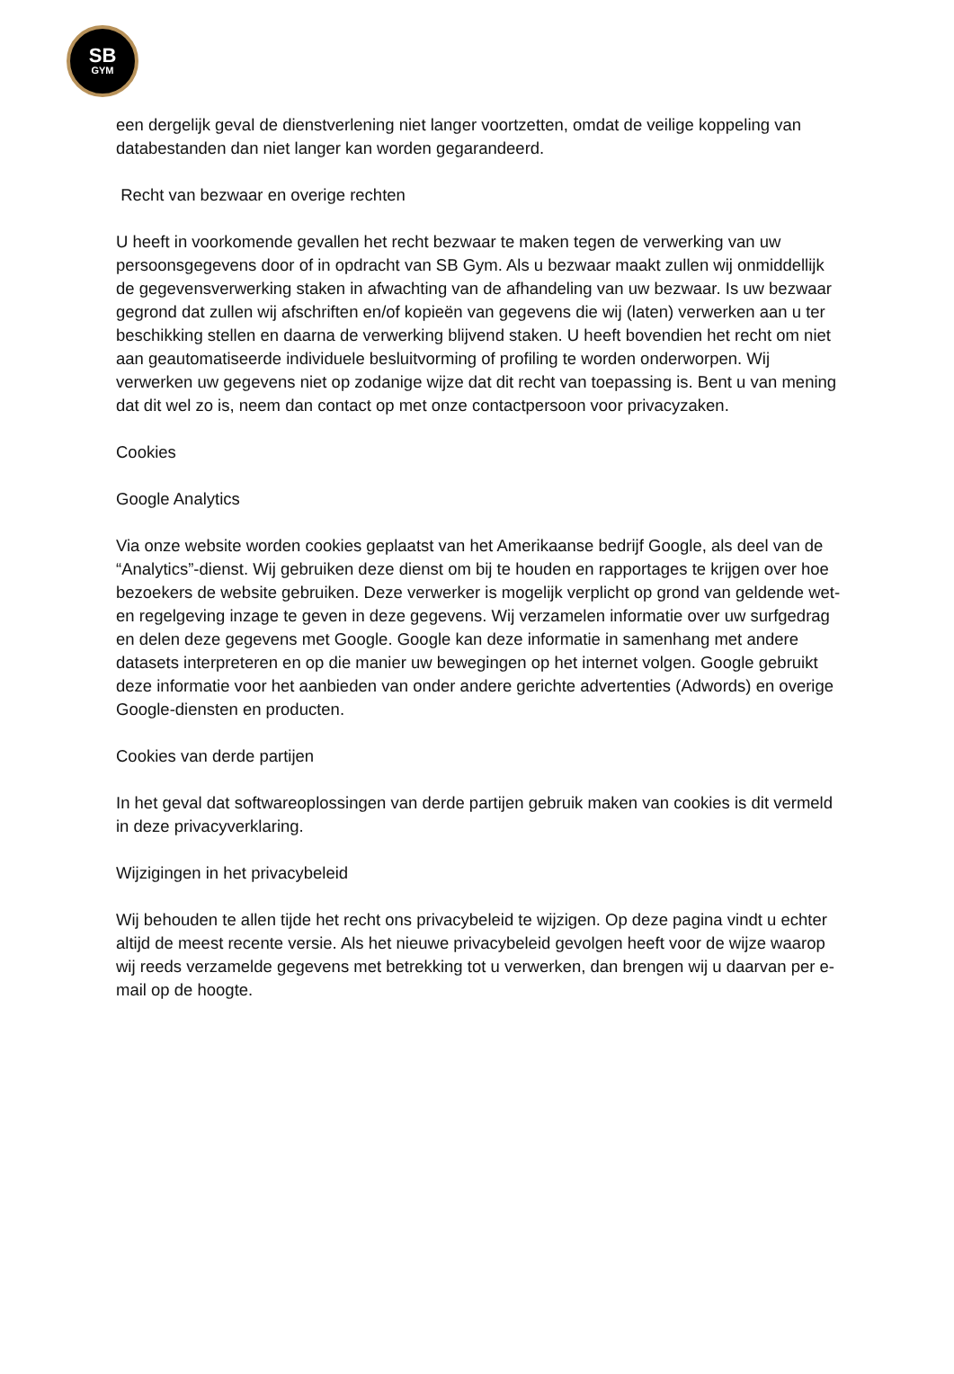SB
GYM
een dergelijk geval de dienstverlening niet langer voortzetten, omdat de veilige koppeling van databestanden dan niet langer kan worden gegarandeerd.
Recht van bezwaar en overige rechten
U heeft in voorkomende gevallen het recht bezwaar te maken tegen de verwerking van uw persoonsgegevens door of in opdracht van SB Gym. Als u bezwaar maakt zullen wij onmiddellijk de gegevensverwerking staken in afwachting van de afhandeling van uw bezwaar. Is uw bezwaar gegrond dat zullen wij afschriften en/of kopieën van gegevens die wij (laten) verwerken aan u ter beschikking stellen en daarna de verwerking blijvend staken. U heeft bovendien het recht om niet aan geautomatiseerde individuele besluitvorming of profiling te worden onderworpen. Wij verwerken uw gegevens niet op zodanige wijze dat dit recht van toepassing is. Bent u van mening dat dit wel zo is, neem dan contact op met onze contactpersoon voor privacyzaken.
Cookies
Google Analytics
Via onze website worden cookies geplaatst van het Amerikaanse bedrijf Google, als deel van de “Analytics”-dienst. Wij gebruiken deze dienst om bij te houden en rapportages te krijgen over hoe bezoekers de website gebruiken. Deze verwerker is mogelijk verplicht op grond van geldende wet- en regelgeving inzage te geven in deze gegevens. Wij verzamelen informatie over uw surfgedrag en delen deze gegevens met Google. Google kan deze informatie in samenhang met andere datasets interpreteren en op die manier uw bewegingen op het internet volgen. Google gebruikt deze informatie voor het aanbieden van onder andere gerichte advertenties (Adwords) en overige Google-diensten en producten.
Cookies van derde partijen
In het geval dat softwareoplossingen van derde partijen gebruik maken van cookies is dit vermeld in deze privacyverklaring.
Wijzigingen in het privacybeleid
Wij behouden te allen tijde het recht ons privacybeleid te wijzigen. Op deze pagina vindt u echter altijd de meest recente versie. Als het nieuwe privacybeleid gevolgen heeft voor de wijze waarop wij reeds verzamelde gegevens met betrekking tot u verwerken, dan brengen wij u daarvan per e-mail op de hoogte.